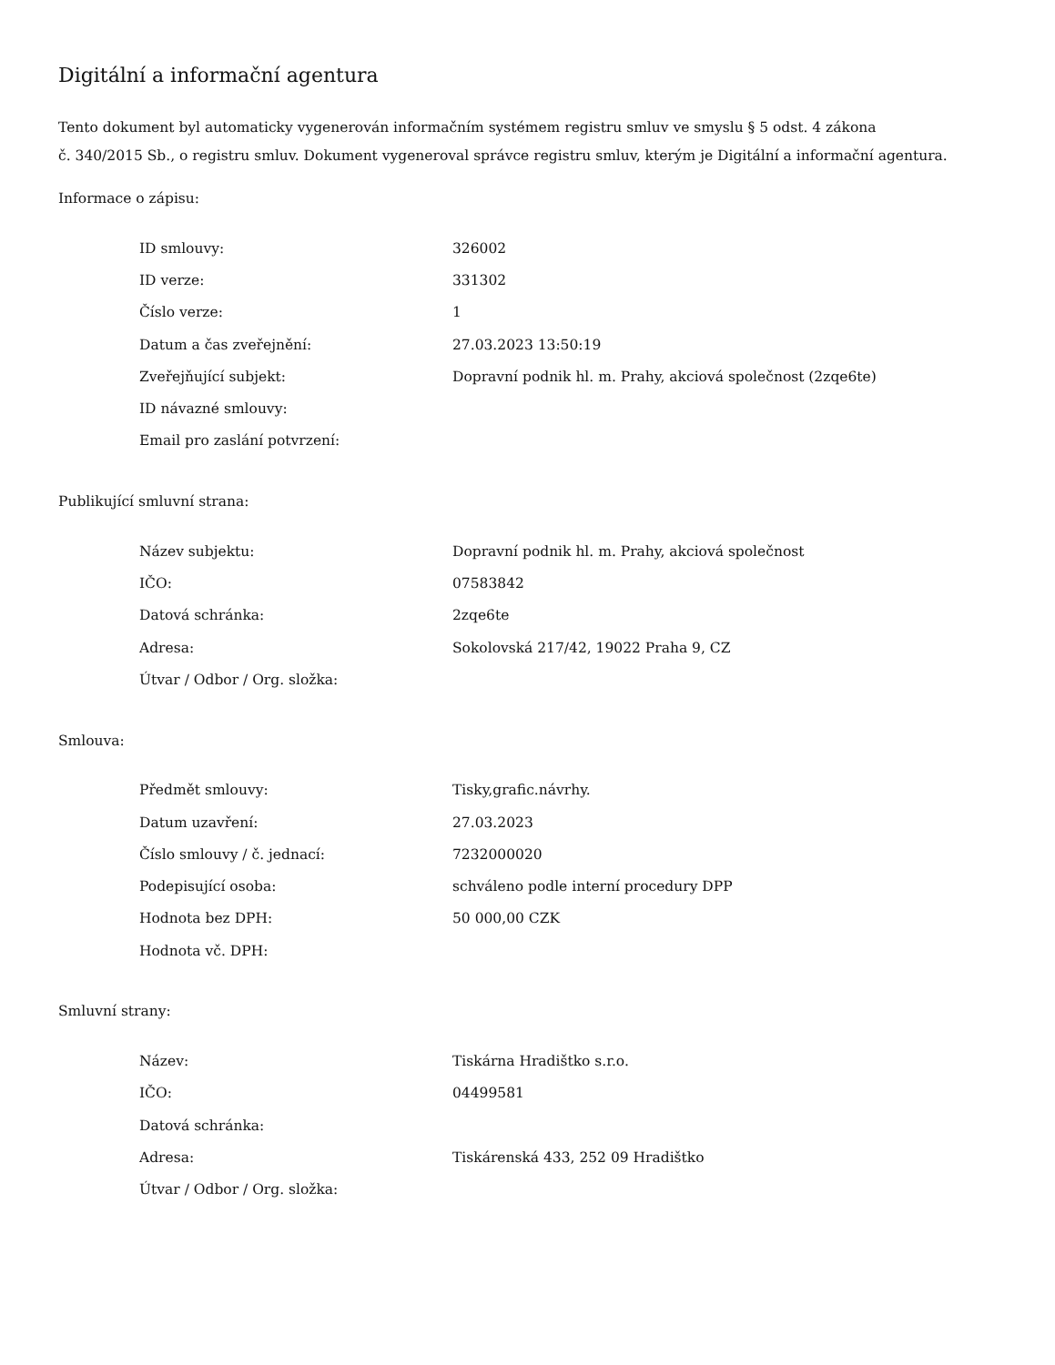Digitální a informační agentura
Tento dokument byl automaticky vygenerován informačním systémem registru smluv ve smyslu § 5 odst. 4 zákona
č. 340/2015 Sb., o registru smluv. Dokument vygeneroval správce registru smluv, kterým je Digitální a informační agentura.
Informace o zápisu:
| ID smlouvy: | 326002 |
| ID verze: | 331302 |
| Číslo verze: | 1 |
| Datum a čas zveřejnění: | 27.03.2023 13:50:19 |
| Zveřejňující subjekt: | Dopravní podnik hl. m. Prahy, akciová společnost (2zqe6te) |
| ID návazné smlouvy: | |
| Email pro zaslání potvrzení: | |
Publikující smluvní strana:
| Název subjektu: | Dopravní podnik hl. m. Prahy, akciová společnost |
| IČO: | 07583842 |
| Datová schránka: | 2zqe6te |
| Adresa: | Sokolovská 217/42, 19022 Praha 9, CZ |
| Útvar / Odbor / Org. složka: | |
Smlouva:
| Předmět smlouvy: | Tisky,grafic.návrhy. |
| Datum uzavření: | 27.03.2023 |
| Číslo smlouvy / č. jednací: | 7232000020 |
| Podepisující osoba: | schváleno podle interní procedury DPP |
| Hodnota bez DPH: | 50 000,00 CZK |
| Hodnota vč. DPH: | |
Smluvní strany:
| Název: | Tiskárna Hradištko s.r.o. |
| IČO: | 04499581 |
| Datová schránka: | |
| Adresa: | Tiskárenská 433, 252 09 Hradištko |
| Útvar / Odbor / Org. složka: | |